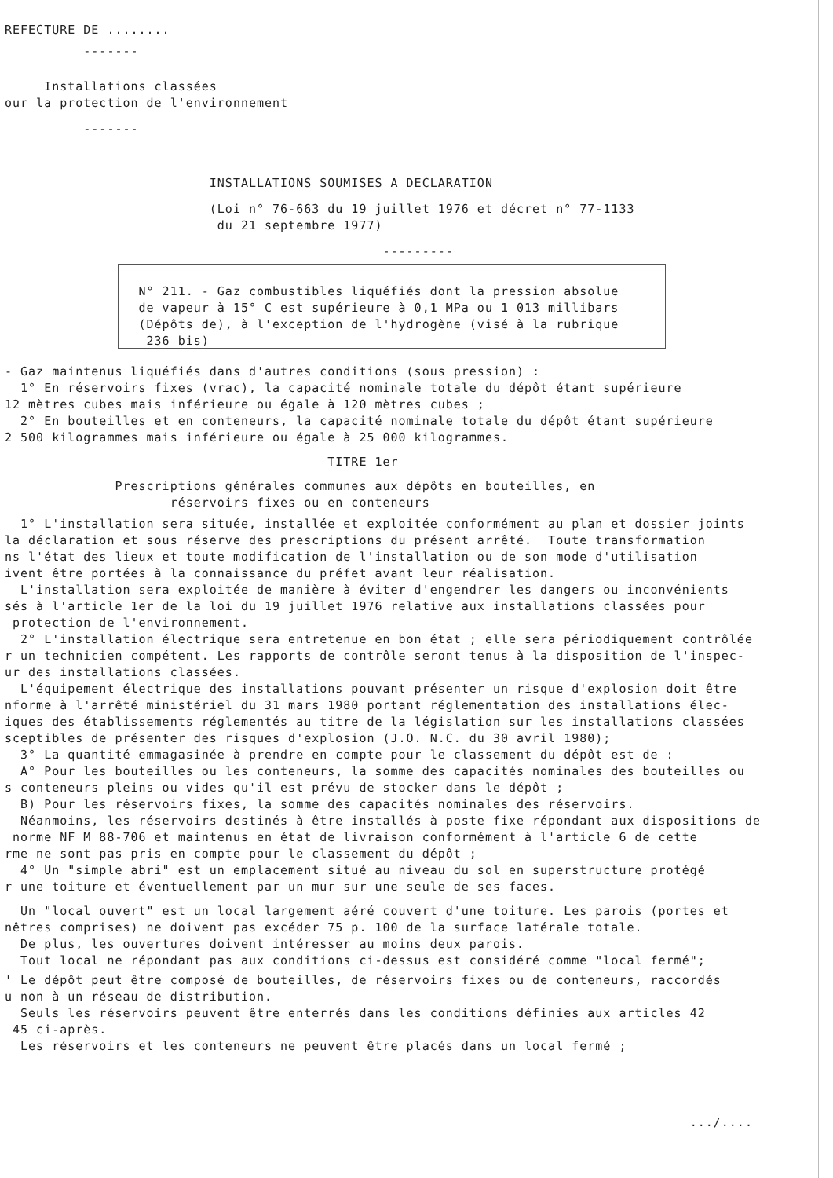REFECTURE DE ........
-------
Installations classées
our la protection de l'environnement
-------
INSTALLATIONS SOUMISES A DECLARATION
(Loi n° 76-663 du 19 juillet 1976 et décret n° 77-1133
du 21 septembre 1977)
---------
N° 211. - Gaz combustibles liquéfiés dont la pression absolue
de vapeur à 15° C est supérieure à 0,1 MPa ou 1 013 millibars
(Dépôts de), à l'exception de l'hydrogène (visé à la rubrique
236 bis)
- Gaz maintenus liquéfiés dans d'autres conditions (sous pression) :
1° En réservoirs fixes (vrac), la capacité nominale totale du dépôt étant supérieure
12 mètres cubes mais inférieure ou égale à 120 mètres cubes ;
2° En bouteilles et en conteneurs, la capacité nominale totale du dépôt étant supérieure
2 500 kilogrammes mais inférieure ou égale à 25 000 kilogrammes.
TITRE 1er
Prescriptions générales communes aux dépôts en bouteilles, en
réservoirs fixes ou en conteneurs
1° L'installation sera située, installée et exploitée conformément au plan et dossier joints
la déclaration et sous réserve des prescriptions du présent arrêté. Toute transformation
ns l'état des lieux et toute modification de l'installation ou de son mode d'utilisation
ivent être portées à la connaissance du préfet avant leur réalisation.
L'installation sera exploitée de manière à éviter d'engendrer les dangers ou inconvénients
sés à l'article 1er de la loi du 19 juillet 1976 relative aux installations classées pour
protection de l'environnement.
2° L'installation électrique sera entretenue en bon état ; elle sera périodiquement contrôlée
r un technicien compétent. Les rapports de contrôle seront tenus à la disposition de l'inspec-
ur des installations classées.
L'équipement électrique des installations pouvant présenter un risque d'explosion doit être
nforme à l'arrêté ministériel du 31 mars 1980 portant réglementation des installations élec-
iques des établissements réglementés au titre de la législation sur les installations classées
sceptibles de présenter des risques d'explosion (J.O. N.C. du 30 avril 1980);
3° La quantité emmagasinée à prendre en compte pour le classement du dépôt est de :
A° Pour les bouteilles ou les conteneurs, la somme des capacités nominales des bouteilles ou
s conteneurs pleins ou vides qu'il est prévu de stocker dans le dépôt ;
B) Pour les réservoirs fixes, la somme des capacités nominales des réservoirs.
Néanmoins, les réservoirs destinés à être installés à poste fixe répondant aux dispositions de
norme NF M 88-706 et maintenus en état de livraison conformément à l'article 6 de cette
rme ne sont pas pris en compte pour le classement du dépôt ;
4° Un "simple abri" est un emplacement situé au niveau du sol en superstructure protégé
r une toiture et éventuellement par un mur sur une seule de ses faces.
Un "local ouvert" est un local largement aéré couvert d'une toiture. Les parois (portes et
nêtres comprises) ne doivent pas excéder 75 p. 100 de la surface latérale totale.
De plus, les ouvertures doivent intéresser au moins deux parois.
Tout local ne répondant pas aux conditions ci-dessus est considéré comme "local fermé";
' Le dépôt peut être composé de bouteilles, de réservoirs fixes ou de conteneurs, raccordés
u non à un réseau de distribution.
Seuls les réservoirs peuvent être enterrés dans les conditions définies aux articles 42
45 ci-après.
Les réservoirs et les conteneurs ne peuvent être placés dans un local fermé ;
.../....